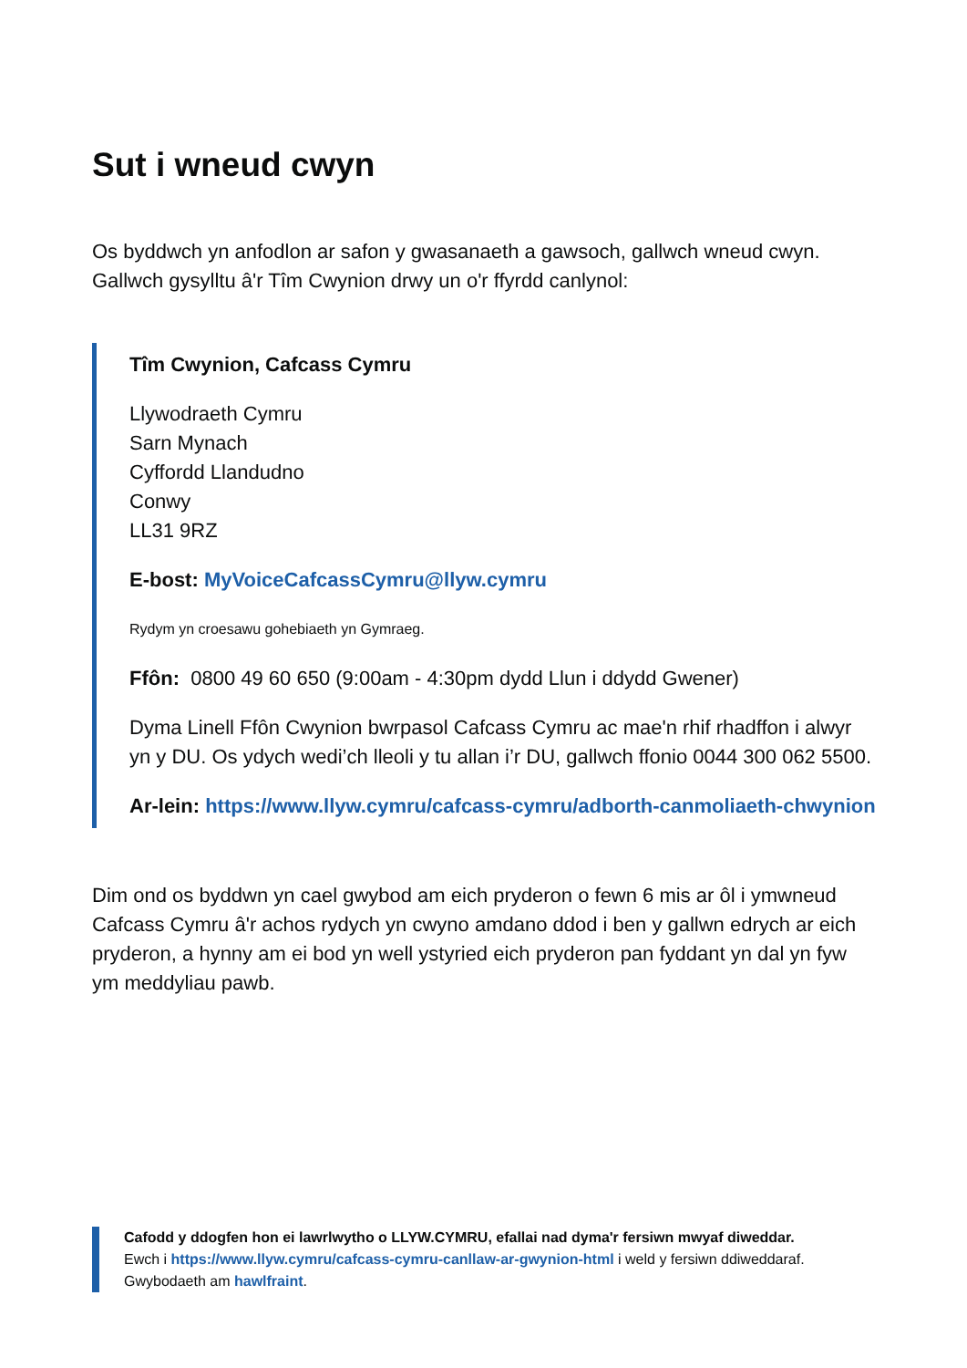Sut i wneud cwyn
Os byddwch yn anfodlon ar safon y gwasanaeth a gawsoch, gallwch wneud cwyn. Gallwch gysylltu â'r Tîm Cwynion drwy un o'r ffyrdd canlynol:
Tîm Cwynion, Cafcass Cymru
Llywodraeth Cymru
Sarn Mynach
Cyffordd Llandudno
Conwy
LL31 9RZ
E-bost: MyVoiceCafcassCymru@llyw.cymru
Rydym yn croesawu gohebiaeth yn Gymraeg.
Ffôn: 0800 49 60 650 (9:00am - 4:30pm dydd Llun i ddydd Gwener)
Dyma Linell Ffôn Cwynion bwrpasol Cafcass Cymru ac mae'n rhif rhadffon i alwyr yn y DU. Os ydych wedi’ch lleoli y tu allan i’r DU, gallwch ffonio 0044 300 062 5500.
Ar-lein: https://www.llyw.cymru/cafcass-cymru/adborth-canmoliaeth-chwynion
Dim ond os byddwn yn cael gwybod am eich pryderon o fewn 6 mis ar ôl i ymwneud Cafcass Cymru â'r achos rydych yn cwyno amdano ddod i ben y gallwn edrych ar eich pryderon, a hynny am ei bod yn well ystyried eich pryderon pan fyddant yn dal yn fyw ym meddyliau pawb.
Cafodd y ddogfen hon ei lawrlwytho o LLYW.CYMRU, efallai nad dyma'r fersiwn mwyaf diweddar.
Ewch i https://www.llyw.cymru/cafcass-cymru-canllaw-ar-gwynion-html i weld y fersiwn ddiweddaraf.
Gwybodaeth am hawlfraint.